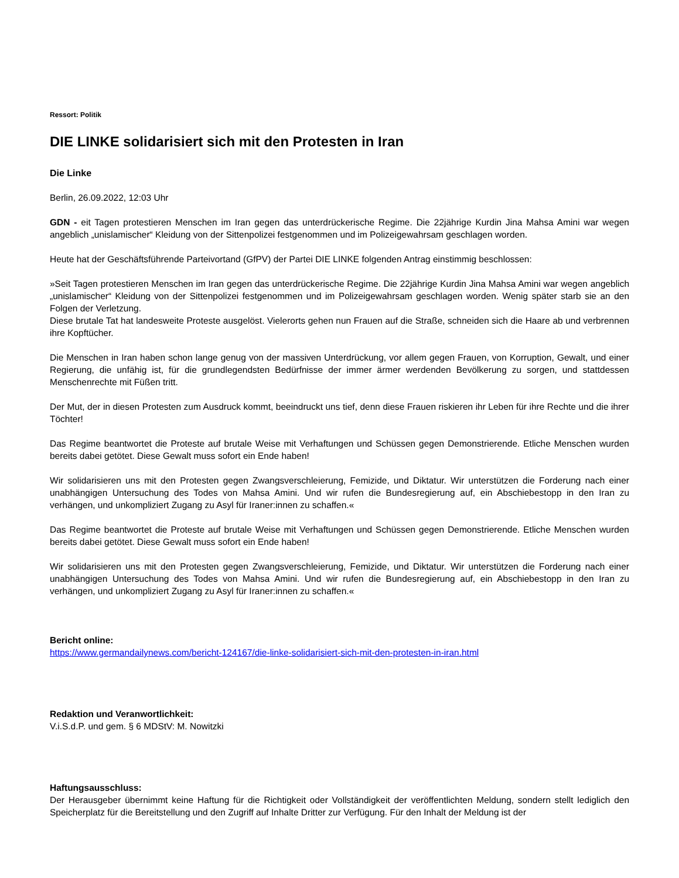Ressort: Politik
DIE LINKE solidarisiert sich mit den Protesten in Iran
Die Linke
Berlin, 26.09.2022, 12:03 Uhr
GDN - eit Tagen protestieren Menschen im Iran gegen das unterdrückerische Regime. Die 22jährige Kurdin Jina Mahsa Amini war wegen angeblich „unislamischer“ Kleidung von der Sittenpolizei festgenommen und im Polizeigewahrsam geschlagen worden.
Heute hat der Geschäftsführende Parteivortand (GfPV) der Partei DIE LINKE folgenden Antrag einstimmig beschlossen:
»Seit Tagen protestieren Menschen im Iran gegen das unterdrückerische Regime. Die 22jährige Kurdin Jina Mahsa Amini war wegen angeblich „unislamischer“ Kleidung von der Sittenpolizei festgenommen und im Polizeigewahrsam geschlagen worden. Wenig später starb sie an den Folgen der Verletzung.
Diese brutale Tat hat landesweite Proteste ausgelöst. Vielerorts gehen nun Frauen auf die Straße, schneiden sich die Haare ab und verbrennen ihre Kopftücher.
Die Menschen in Iran haben schon lange genug von der massiven Unterdrückung, vor allem gegen Frauen, von Korruption, Gewalt, und einer Regierung, die unfähig ist, für die grundlegendsten Bedürfnisse der immer ärmer werdenden Bevölkerung zu sorgen, und stattdessen Menschenrechte mit Füßen tritt.
Der Mut, der in diesen Protesten zum Ausdruck kommt, beeindruckt uns tief, denn diese Frauen riskieren ihr Leben für ihre Rechte und die ihrer Töchter!
Das Regime beantwortet die Proteste auf brutale Weise mit Verhaftungen und Schüssen gegen Demonstrierende. Etliche Menschen wurden bereits dabei getötet. Diese Gewalt muss sofort ein Ende haben!
Wir solidarisieren uns mit den Protesten gegen Zwangsverschleierung, Femizide, und Diktatur. Wir unterstützen die Forderung nach einer unabhängigen Untersuchung des Todes von Mahsa Amini. Und wir rufen die Bundesregierung auf, ein Abschiebestopp in den Iran zu verhängen, und unkompliziert Zugang zu Asyl für Iraner:innen zu schaffen.«
Das Regime beantwortet die Proteste auf brutale Weise mit Verhaftungen und Schüssen gegen Demonstrierende. Etliche Menschen wurden bereits dabei getötet. Diese Gewalt muss sofort ein Ende haben!
Wir solidarisieren uns mit den Protesten gegen Zwangsverschleierung, Femizide, und Diktatur. Wir unterstützen die Forderung nach einer unabhängigen Untersuchung des Todes von Mahsa Amini. Und wir rufen die Bundesregierung auf, ein Abschiebestopp in den Iran zu verhängen, und unkompliziert Zugang zu Asyl für Iraner:innen zu schaffen.«
Bericht online:
https://www.germandailynews.com/bericht-124167/die-linke-solidarisiert-sich-mit-den-protesten-in-iran.html
Redaktion und Veranwortlichkeit:
V.i.S.d.P. und gem. § 6 MDStV: M. Nowitzki
Haftungsausschluss:
Der Herausgeber übernimmt keine Haftung für die Richtigkeit oder Vollständigkeit der veröffentlichten Meldung, sondern stellt lediglich den Speicherplatz für die Bereitstellung und den Zugriff auf Inhalte Dritter zur Verfügung. Für den Inhalt der Meldung ist der